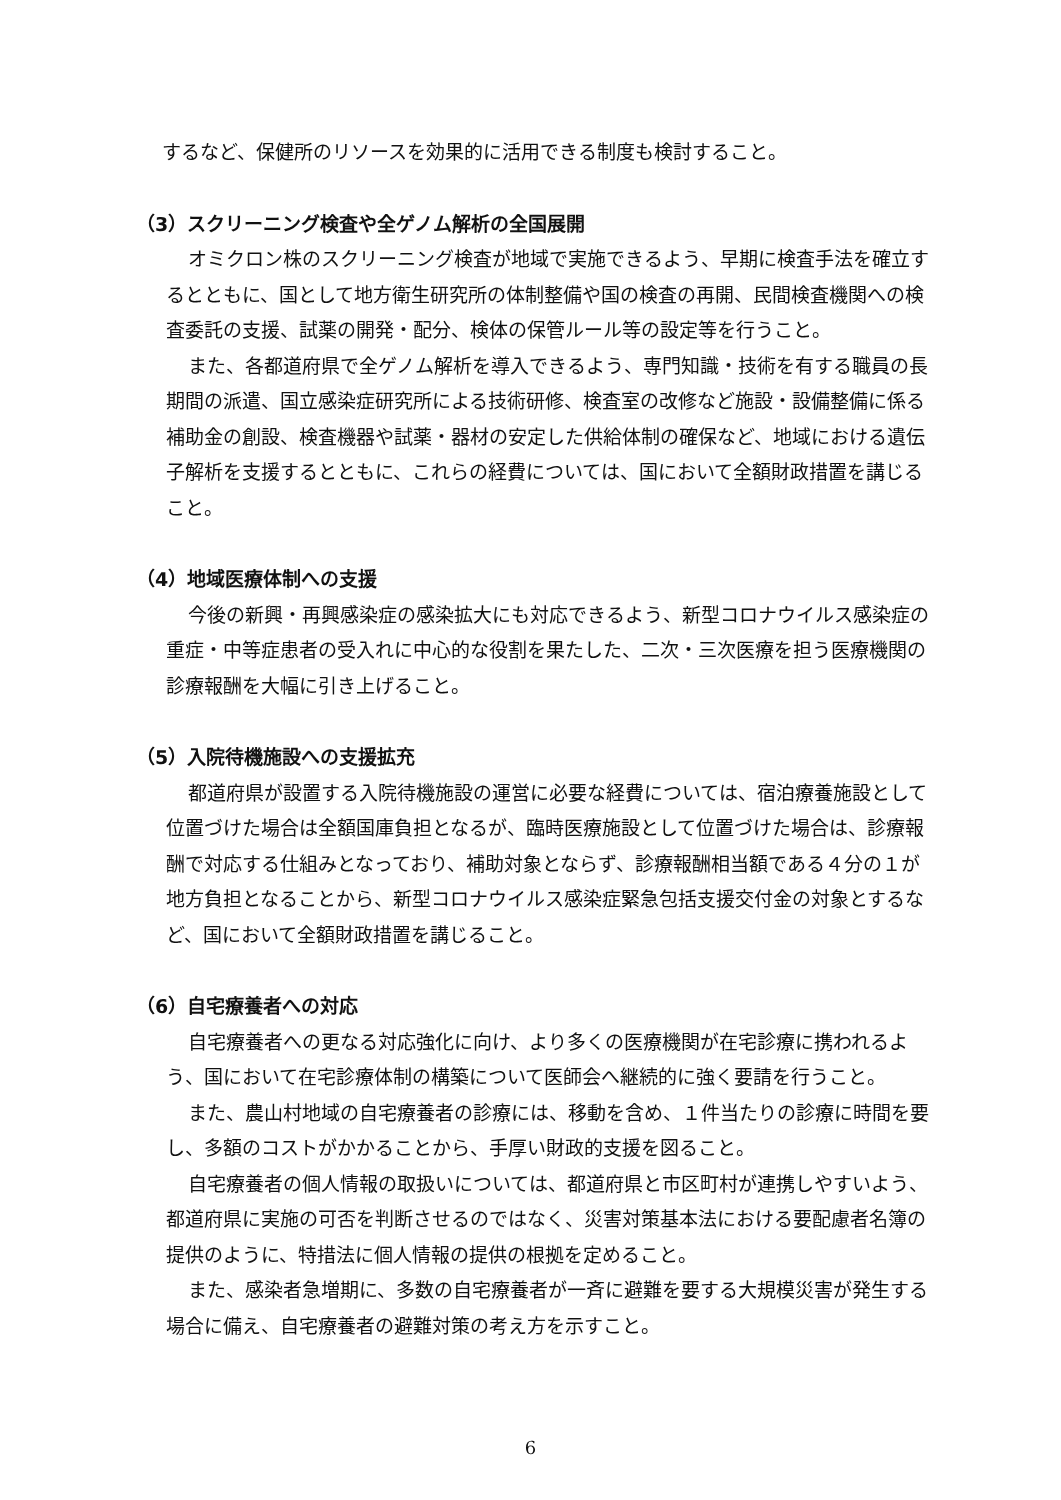するなど、保健所のリソースを効果的に活用できる制度も検討すること。
（3）スクリーニング検査や全ゲノム解析の全国展開
オミクロン株のスクリーニング検査が地域で実施できるよう、早期に検査手法を確立するとともに、国として地方衛生研究所の体制整備や国の検査の再開、民間検査機関への検査委託の支援、試薬の開発・配分、検体の保管ルール等の設定等を行うこと。
また、各都道府県で全ゲノム解析を導入できるよう、専門知識・技術を有する職員の長期間の派遣、国立感染症研究所による技術研修、検査室の改修など施設・設備整備に係る補助金の創設、検査機器や試薬・器材の安定した供給体制の確保など、地域における遺伝子解析を支援するとともに、これらの経費については、国において全額財政措置を講じること。
（4）地域医療体制への支援
今後の新興・再興感染症の感染拡大にも対応できるよう、新型コロナウイルス感染症の重症・中等症患者の受入れに中心的な役割を果たした、二次・三次医療を担う医療機関の診療報酬を大幅に引き上げること。
（5）入院待機施設への支援拡充
都道府県が設置する入院待機施設の運営に必要な経費については、宿泊療養施設として位置づけた場合は全額国庫負担となるが、臨時医療施設として位置づけた場合は、診療報酬で対応する仕組みとなっており、補助対象とならず、診療報酬相当額である４分の１が地方負担となることから、新型コロナウイルス感染症緊急包括支援交付金の対象とするなど、国において全額財政措置を講じること。
（6）自宅療養者への対応
自宅療養者への更なる対応強化に向け、より多くの医療機関が在宅診療に携われるよう、国において在宅診療体制の構築について医師会へ継続的に強く要請を行うこと。
また、農山村地域の自宅療養者の診療には、移動を含め、１件当たりの診療に時間を要し、多額のコストがかかることから、手厚い財政的支援を図ること。
自宅療養者の個人情報の取扱いについては、都道府県と市区町村が連携しやすいよう、都道府県に実施の可否を判断させるのではなく、災害対策基本法における要配慮者名簿の提供のように、特措法に個人情報の提供の根拠を定めること。
また、感染者急増期に、多数の自宅療養者が一斉に避難を要する大規模災害が発生する場合に備え、自宅療養者の避難対策の考え方を示すこと。
6